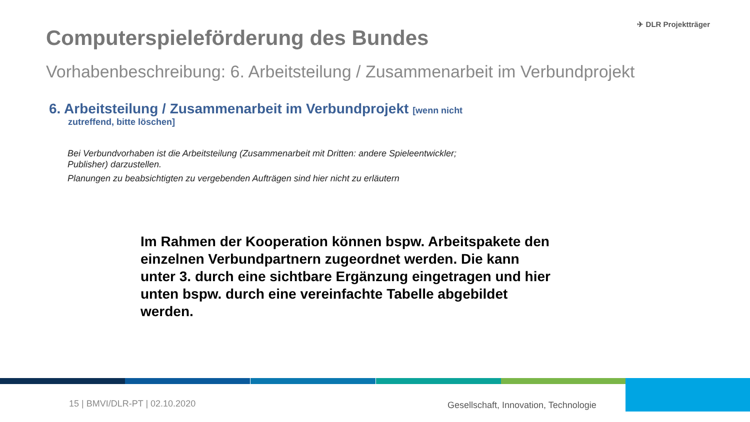Computerspieleförderung des Bundes
✈ DLR Projektträger
Vorhabenbeschreibung: 6. Arbeitsteilung / Zusammenarbeit im Verbundprojekt
6. Arbeitsteilung / Zusammenarbeit im Verbundprojekt [wenn nicht
zutreffend, bitte löschen]
Bei Verbundvorhaben ist die Arbeitsteilung (Zusammenarbeit mit Dritten: andere Spieleentwickler; Publisher) darzustellen.
Planungen zu beabsichtigten zu vergebenden Aufträgen sind hier nicht zu erläutern
Im Rahmen der Kooperation können bspw. Arbeitspakete den einzelnen Verbundpartnern zugeordnet werden. Die kann unter 3. durch eine sichtbare Ergänzung eingetragen und hier unten bspw. durch eine vereinfachte Tabelle abgebildet werden.
15 | BMVI/DLR-PT | 02.10.2020
Gesellschaft, Innovation, Technologie